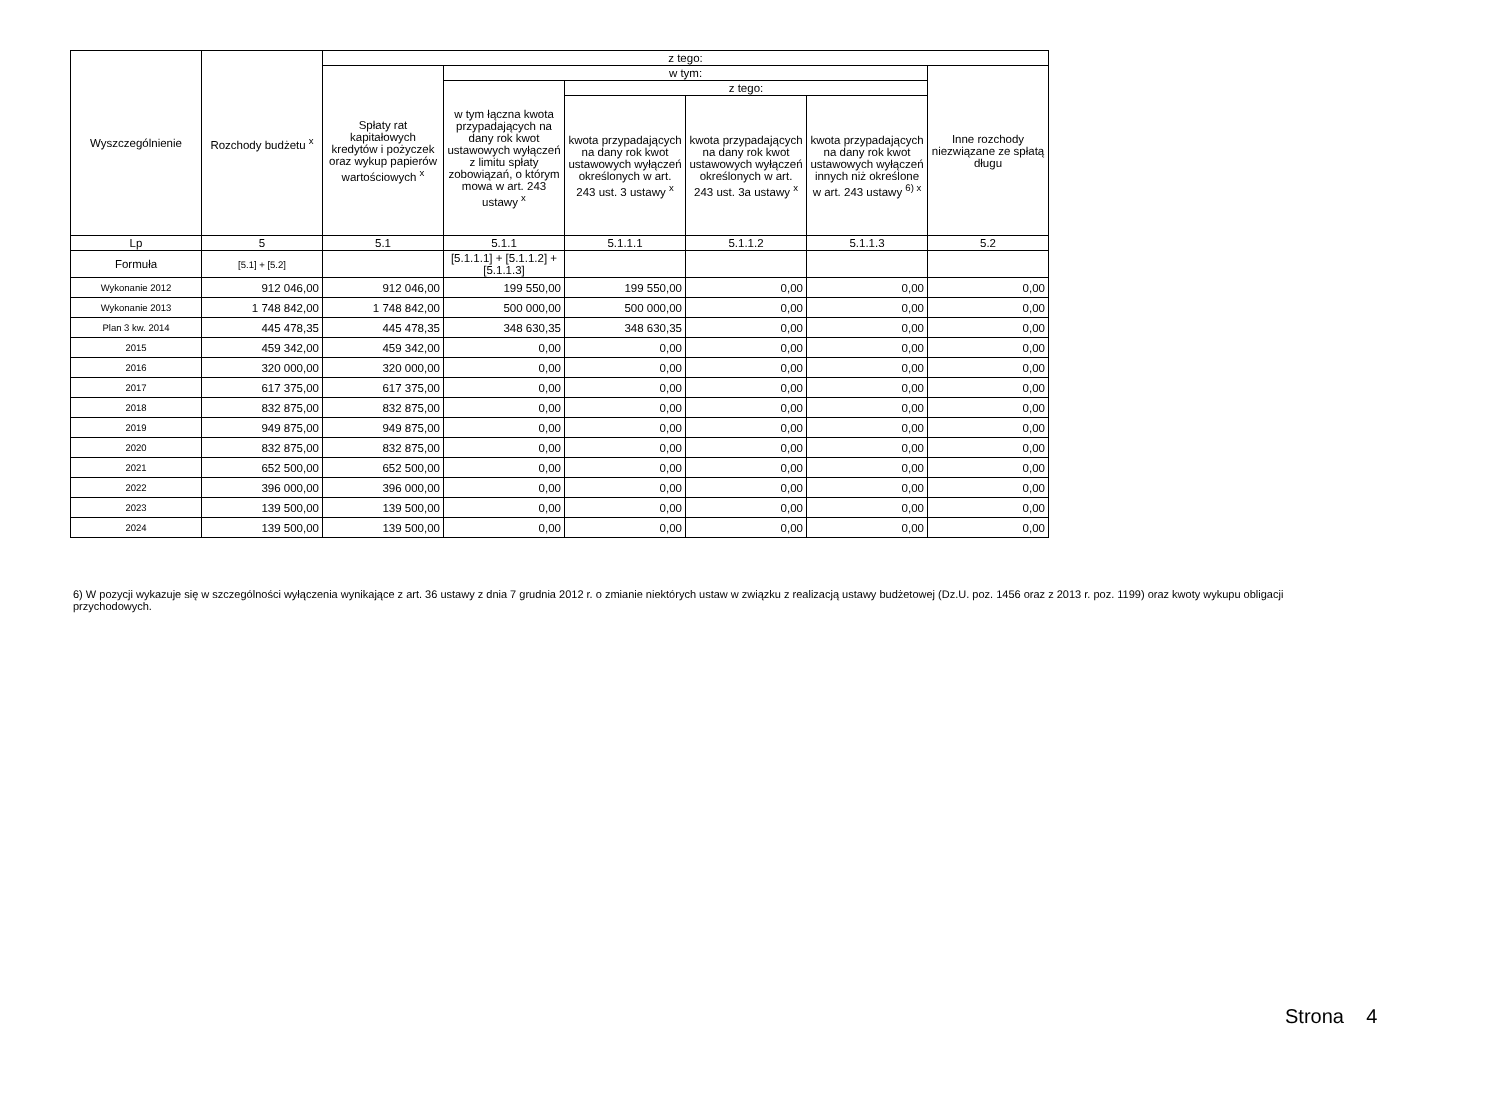| Wyszczególnienie | Rozchody budżetu <sup>x</sup> | z tego: | | | | | |
| --- | --- | --- | --- | --- | --- | --- | --- |
| | | Spłaty rat kapitałowych kredytów i pożyczek oraz wykup papierów wartościowych <sup>x</sup> | w tym: | | | | Inne rozchody niezwiązane ze spłatą długu |
| | | | w tym łączna kwota przypadających na dany rok kwot ustawowych wyłączeń z limitu spłaty zobowiązań, o którym mowa w art. 243 ustawy <sup>x</sup> | z tego: | | | |
| | | | | kwota przypadających na dany rok kwot ustawowych wyłączeń określonych w art. 243 ust. 3 ustawy <sup>x</sup> | kwota przypadających na dany rok kwot ustawowych wyłączeń określonych w art. 243 ust. 3a ustawy <sup>x</sup> | kwota przypadających na dany rok kwot ustawowych wyłączeń innych niż określone w art. 243 ustawy <sup>6) x</sup> | |
| Lp | 5 | 5.1 | 5.1.1 | 5.1.1.1 | 5.1.1.2 | 5.1.1.3 | 5.2 |
| Formuła | [5.1] + [5.2] | | [5.1.1.1] + [5.1.1.2] + [5.1.1.3] | | | | |
| Wykonanie 2012 | 912 046,00 | 912 046,00 | 199 550,00 | 199 550,00 | 0,00 | 0,00 | 0,00 |
| Wykonanie 2013 | 1 748 842,00 | 1 748 842,00 | 500 000,00 | 500 000,00 | 0,00 | 0,00 | 0,00 |
| Plan 3 kw. 2014 | 445 478,35 | 445 478,35 | 348 630,35 | 348 630,35 | 0,00 | 0,00 | 0,00 |
| 2015 | 459 342,00 | 459 342,00 | 0,00 | 0,00 | 0,00 | 0,00 | 0,00 |
| 2016 | 320 000,00 | 320 000,00 | 0,00 | 0,00 | 0,00 | 0,00 | 0,00 |
| 2017 | 617 375,00 | 617 375,00 | 0,00 | 0,00 | 0,00 | 0,00 | 0,00 |
| 2018 | 832 875,00 | 832 875,00 | 0,00 | 0,00 | 0,00 | 0,00 | 0,00 |
| 2019 | 949 875,00 | 949 875,00 | 0,00 | 0,00 | 0,00 | 0,00 | 0,00 |
| 2020 | 832 875,00 | 832 875,00 | 0,00 | 0,00 | 0,00 | 0,00 | 0,00 |
| 2021 | 652 500,00 | 652 500,00 | 0,00 | 0,00 | 0,00 | 0,00 | 0,00 |
| 2022 | 396 000,00 | 396 000,00 | 0,00 | 0,00 | 0,00 | 0,00 | 0,00 |
| 2023 | 139 500,00 | 139 500,00 | 0,00 | 0,00 | 0,00 | 0,00 | 0,00 |
| 2024 | 139 500,00 | 139 500,00 | 0,00 | 0,00 | 0,00 | 0,00 | 0,00 |
6) W pozycji wykazuje się w szczególności wyłączenia wynikające z art. 36 ustawy z dnia 7 grudnia 2012 r. o zmianie niektórych ustaw w związku z realizacją ustawy budżetowej (Dz.U. poz. 1456 oraz z 2013 r. poz. 1199) oraz kwoty wykupu obligacji przychodowych.
Strona 4